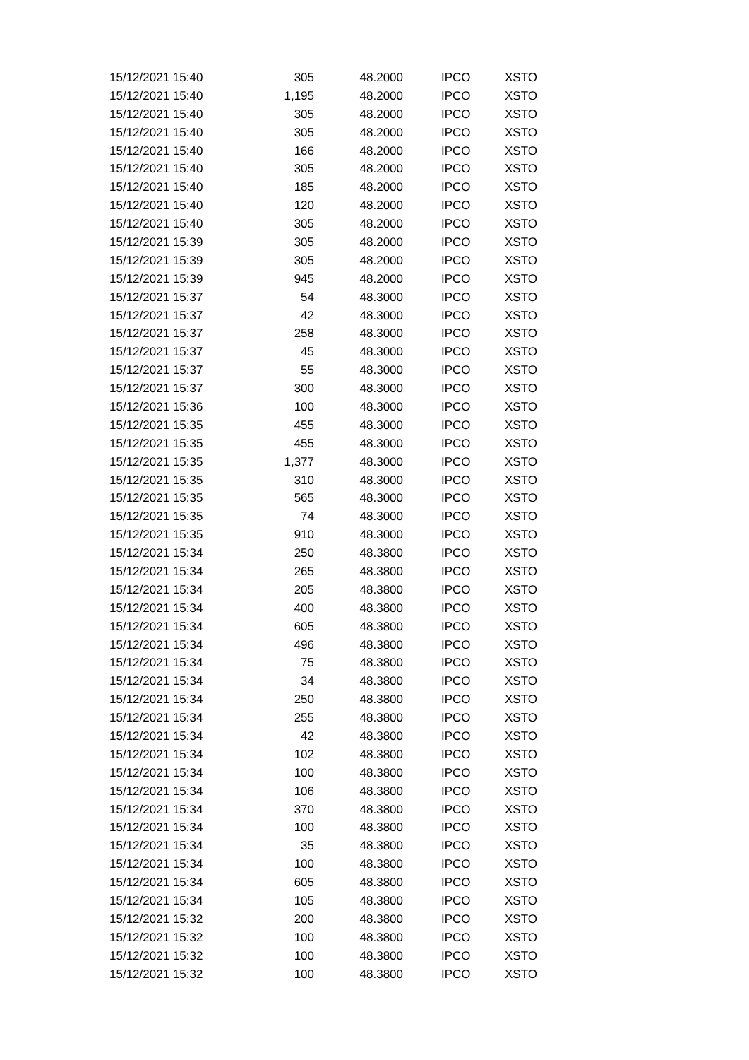| 15/12/2021 15:40 | 305 | 48.2000 | IPCO | XSTO |
| 15/12/2021 15:40 | 1,195 | 48.2000 | IPCO | XSTO |
| 15/12/2021 15:40 | 305 | 48.2000 | IPCO | XSTO |
| 15/12/2021 15:40 | 305 | 48.2000 | IPCO | XSTO |
| 15/12/2021 15:40 | 166 | 48.2000 | IPCO | XSTO |
| 15/12/2021 15:40 | 305 | 48.2000 | IPCO | XSTO |
| 15/12/2021 15:40 | 185 | 48.2000 | IPCO | XSTO |
| 15/12/2021 15:40 | 120 | 48.2000 | IPCO | XSTO |
| 15/12/2021 15:40 | 305 | 48.2000 | IPCO | XSTO |
| 15/12/2021 15:39 | 305 | 48.2000 | IPCO | XSTO |
| 15/12/2021 15:39 | 305 | 48.2000 | IPCO | XSTO |
| 15/12/2021 15:39 | 945 | 48.2000 | IPCO | XSTO |
| 15/12/2021 15:37 | 54 | 48.3000 | IPCO | XSTO |
| 15/12/2021 15:37 | 42 | 48.3000 | IPCO | XSTO |
| 15/12/2021 15:37 | 258 | 48.3000 | IPCO | XSTO |
| 15/12/2021 15:37 | 45 | 48.3000 | IPCO | XSTO |
| 15/12/2021 15:37 | 55 | 48.3000 | IPCO | XSTO |
| 15/12/2021 15:37 | 300 | 48.3000 | IPCO | XSTO |
| 15/12/2021 15:36 | 100 | 48.3000 | IPCO | XSTO |
| 15/12/2021 15:35 | 455 | 48.3000 | IPCO | XSTO |
| 15/12/2021 15:35 | 455 | 48.3000 | IPCO | XSTO |
| 15/12/2021 15:35 | 1,377 | 48.3000 | IPCO | XSTO |
| 15/12/2021 15:35 | 310 | 48.3000 | IPCO | XSTO |
| 15/12/2021 15:35 | 565 | 48.3000 | IPCO | XSTO |
| 15/12/2021 15:35 | 74 | 48.3000 | IPCO | XSTO |
| 15/12/2021 15:35 | 910 | 48.3000 | IPCO | XSTO |
| 15/12/2021 15:34 | 250 | 48.3800 | IPCO | XSTO |
| 15/12/2021 15:34 | 265 | 48.3800 | IPCO | XSTO |
| 15/12/2021 15:34 | 205 | 48.3800 | IPCO | XSTO |
| 15/12/2021 15:34 | 400 | 48.3800 | IPCO | XSTO |
| 15/12/2021 15:34 | 605 | 48.3800 | IPCO | XSTO |
| 15/12/2021 15:34 | 496 | 48.3800 | IPCO | XSTO |
| 15/12/2021 15:34 | 75 | 48.3800 | IPCO | XSTO |
| 15/12/2021 15:34 | 34 | 48.3800 | IPCO | XSTO |
| 15/12/2021 15:34 | 250 | 48.3800 | IPCO | XSTO |
| 15/12/2021 15:34 | 255 | 48.3800 | IPCO | XSTO |
| 15/12/2021 15:34 | 42 | 48.3800 | IPCO | XSTO |
| 15/12/2021 15:34 | 102 | 48.3800 | IPCO | XSTO |
| 15/12/2021 15:34 | 100 | 48.3800 | IPCO | XSTO |
| 15/12/2021 15:34 | 106 | 48.3800 | IPCO | XSTO |
| 15/12/2021 15:34 | 370 | 48.3800 | IPCO | XSTO |
| 15/12/2021 15:34 | 100 | 48.3800 | IPCO | XSTO |
| 15/12/2021 15:34 | 35 | 48.3800 | IPCO | XSTO |
| 15/12/2021 15:34 | 100 | 48.3800 | IPCO | XSTO |
| 15/12/2021 15:34 | 605 | 48.3800 | IPCO | XSTO |
| 15/12/2021 15:34 | 105 | 48.3800 | IPCO | XSTO |
| 15/12/2021 15:32 | 200 | 48.3800 | IPCO | XSTO |
| 15/12/2021 15:32 | 100 | 48.3800 | IPCO | XSTO |
| 15/12/2021 15:32 | 100 | 48.3800 | IPCO | XSTO |
| 15/12/2021 15:32 | 100 | 48.3800 | IPCO | XSTO |